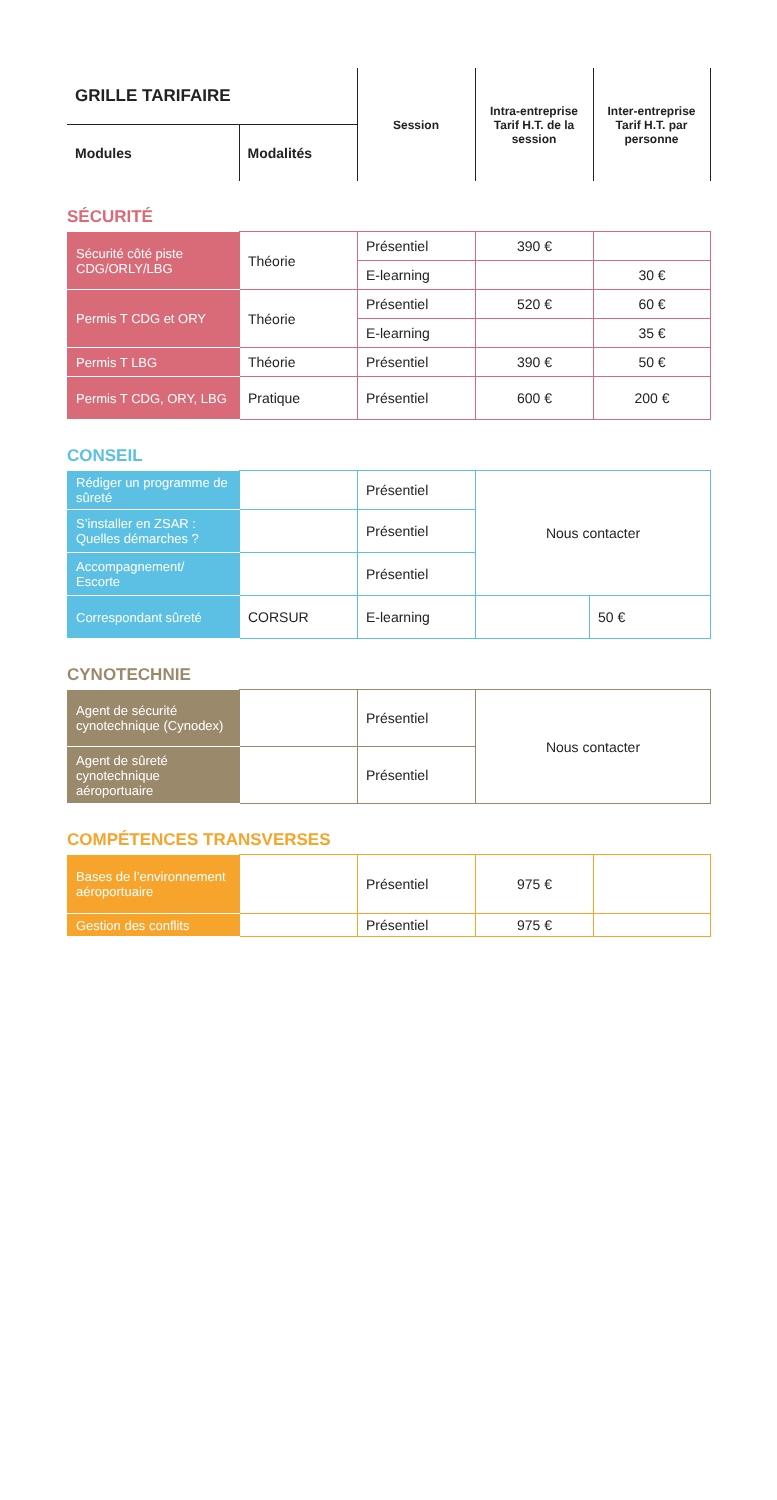| GRILLE TARIFAIRE | | Session | Intra-entreprise Tarif H.T. de la session | Inter-entreprise Tarif H.T. par personne |
| --- | --- | --- | --- | --- |
| Modules | Modalités | | | |
SÉCURITÉ
| Sécurité côté piste CDG/ORLY/LBG | Théorie | Présentiel | 390 € | |
| | | E-learning | | 30 € |
| Permis T CDG et ORY | Théorie | Présentiel | 520 € | 60 € |
| | | E-learning | | 35 € |
| Permis T LBG | Théorie | Présentiel | 390 € | 50 € |
| Permis T CDG, ORY, LBG | Pratique | Présentiel | 600 € | 200 € |
CONSEIL
| Rédiger un programme de sûreté | | Présentiel | Nous contacter | |
| S’installer en ZSAR : Quelles démarches ? | | Présentiel | | |
| Accompagnement/ Escorte | | Présentiel | | |
| Correspondant sûreté | CORSUR | E-learning | | 50 € |
CYNOTECHNIE
| Agent de sécurité cynotechnique (Cynodex) | | Présentiel | Nous contacter |
| Agent de sûreté cynotechnique aéroportuaire | | Présentiel | |
COMPÉTENCES TRANSVERSES
| Bases de l’environnement aéroportuaire | | Présentiel | 975 € | |
| Gestion des conflits | | Présentiel | 975 € | |